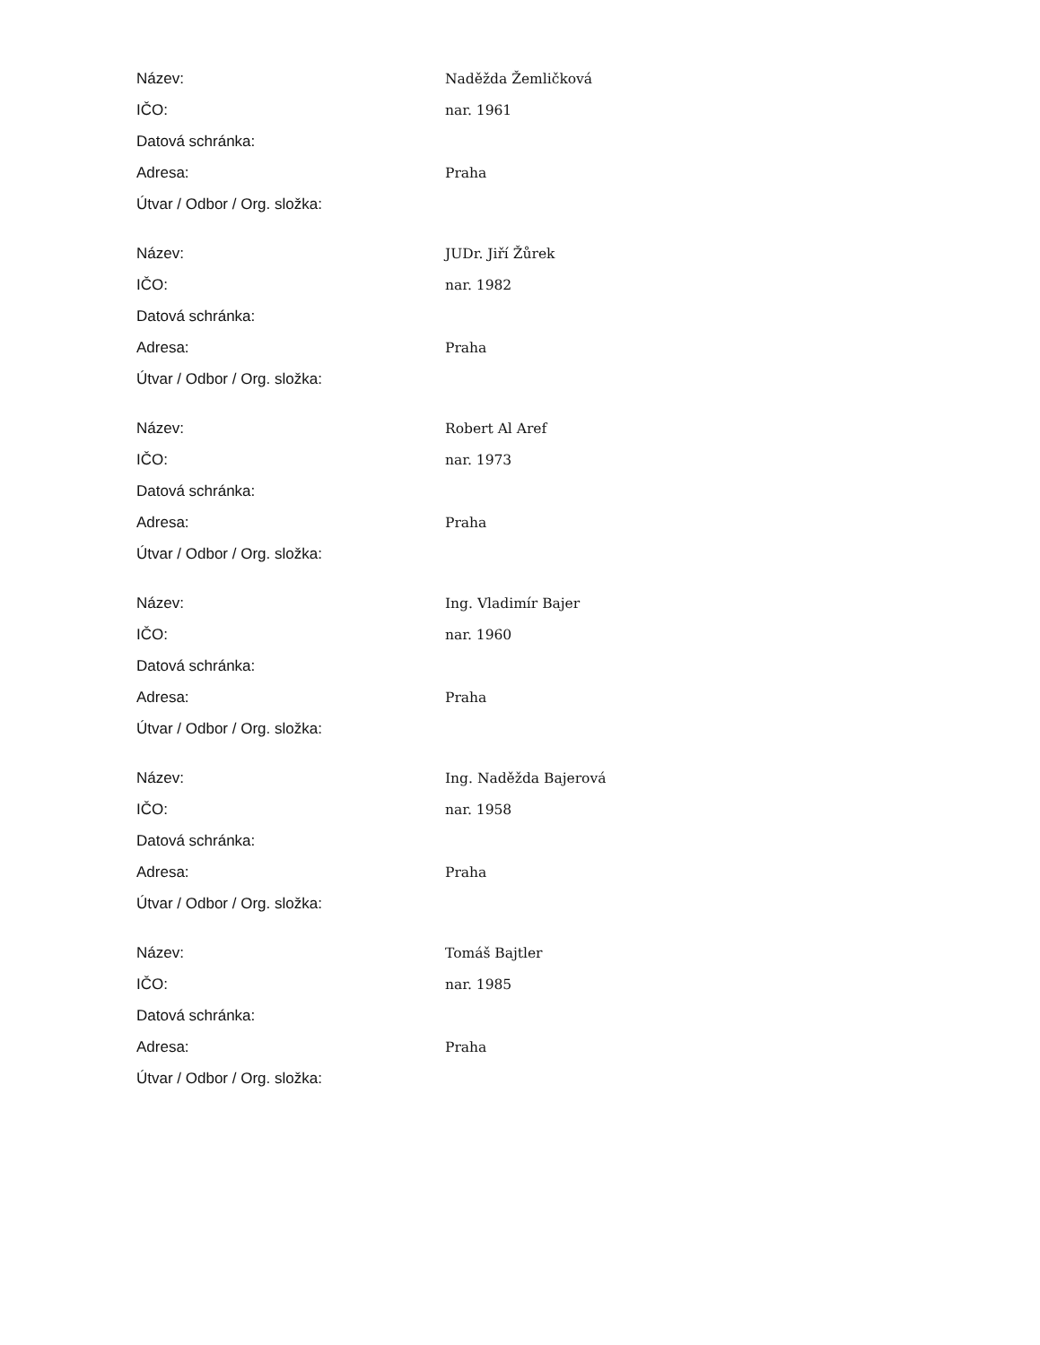| Název: | Naděžda Žemličková |
| IČO: | nar. 1961 |
| Datová schránka: | |
| Adresa: | Praha |
| Útvar / Odbor / Org. složka: | |
| Název: | JUDr. Jiří Žůrek |
| IČO: | nar. 1982 |
| Datová schránka: | |
| Adresa: | Praha |
| Útvar / Odbor / Org. složka: | |
| Název: | Robert Al Aref |
| IČO: | nar. 1973 |
| Datová schránka: | |
| Adresa: | Praha |
| Útvar / Odbor / Org. složka: | |
| Název: | Ing. Vladimír Bajer |
| IČO: | nar. 1960 |
| Datová schránka: | |
| Adresa: | Praha |
| Útvar / Odbor / Org. složka: | |
| Název: | Ing. Naděžda Bajerová |
| IČO: | nar. 1958 |
| Datová schránka: | |
| Adresa: | Praha |
| Útvar / Odbor / Org. složka: | |
| Název: | Tomáš Bajtler |
| IČO: | nar. 1985 |
| Datová schránka: | |
| Adresa: | Praha |
| Útvar / Odbor / Org. složka: | |